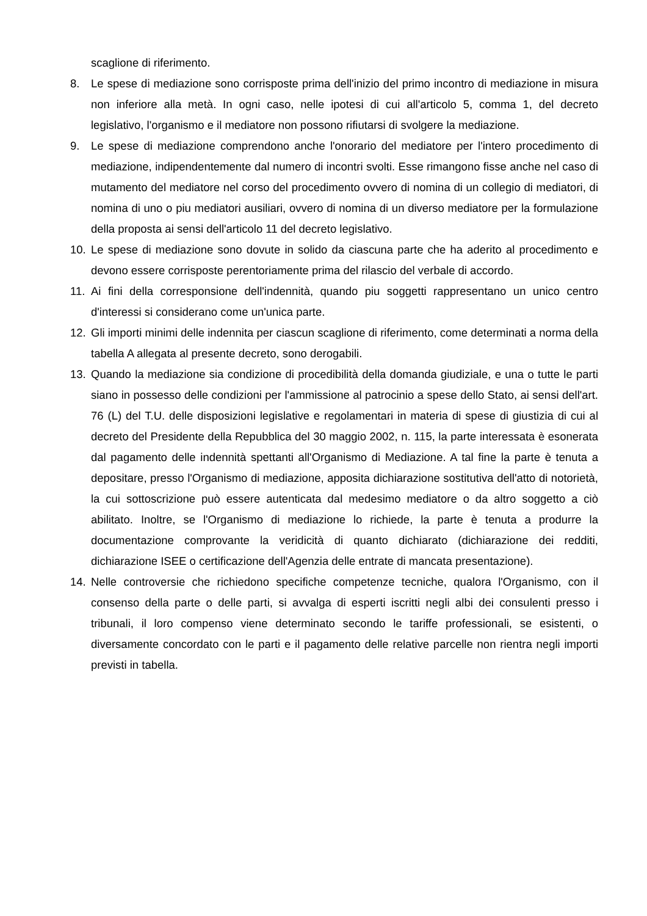scaglione di riferimento.
8. Le spese di mediazione sono corrisposte prima dell'inizio del primo incontro di mediazione in misura non inferiore alla metà. In ogni caso, nelle ipotesi di cui all'articolo 5, comma 1, del decreto legislativo, l'organismo e il mediatore non possono rifiutarsi di svolgere la mediazione.
9. Le spese di mediazione comprendono anche l'onorario del mediatore per l'intero procedimento di mediazione, indipendentemente dal numero di incontri svolti. Esse rimangono fisse anche nel caso di mutamento del mediatore nel corso del procedimento ovvero di nomina di un collegio di mediatori, di nomina di uno o piu mediatori ausiliari, ovvero di nomina di un diverso mediatore per la formulazione della proposta ai sensi dell'articolo 11 del decreto legislativo.
10. Le spese di mediazione sono dovute in solido da ciascuna parte che ha aderito al procedimento e devono essere corrisposte perentoriamente prima del rilascio del verbale di accordo.
11. Ai fini della corresponsione dell'indennità, quando piu soggetti rappresentano un unico centro d'interessi si considerano come un'unica parte.
12. Gli importi minimi delle indennita per ciascun scaglione di riferimento, come determinati a norma della tabella A allegata al presente decreto, sono derogabili.
13. Quando la mediazione sia condizione di procedibilità della domanda giudiziale, e una o tutte le parti siano in possesso delle condizioni per l'ammissione al patrocinio a spese dello Stato, ai sensi dell'art. 76 (L) del T.U. delle disposizioni legislative e regolamentari in materia di spese di giustizia di cui al decreto del Presidente della Repubblica del 30 maggio 2002, n. 115, la parte interessata è esonerata dal pagamento delle indennità spettanti all'Organismo di Mediazione. A tal fine la parte è tenuta a depositare, presso l'Organismo di mediazione, apposita dichiarazione sostitutiva dell'atto di notorietà, la cui sottoscrizione può essere autenticata dal medesimo mediatore o da altro soggetto a ciò abilitato. Inoltre, se l'Organismo di mediazione lo richiede, la parte è tenuta a produrre la documentazione comprovante la veridicità di quanto dichiarato (dichiarazione dei redditi, dichiarazione ISEE o certificazione dell'Agenzia delle entrate di mancata presentazione).
14. Nelle controversie che richiedono specifiche competenze tecniche, qualora l'Organismo, con il consenso della parte o delle parti, si avvalga di esperti iscritti negli albi dei consulenti presso i tribunali, il loro compenso viene determinato secondo le tariffe professionali, se esistenti, o diversamente concordato con le parti e il pagamento delle relative parcelle non rientra negli importi previsti in tabella.